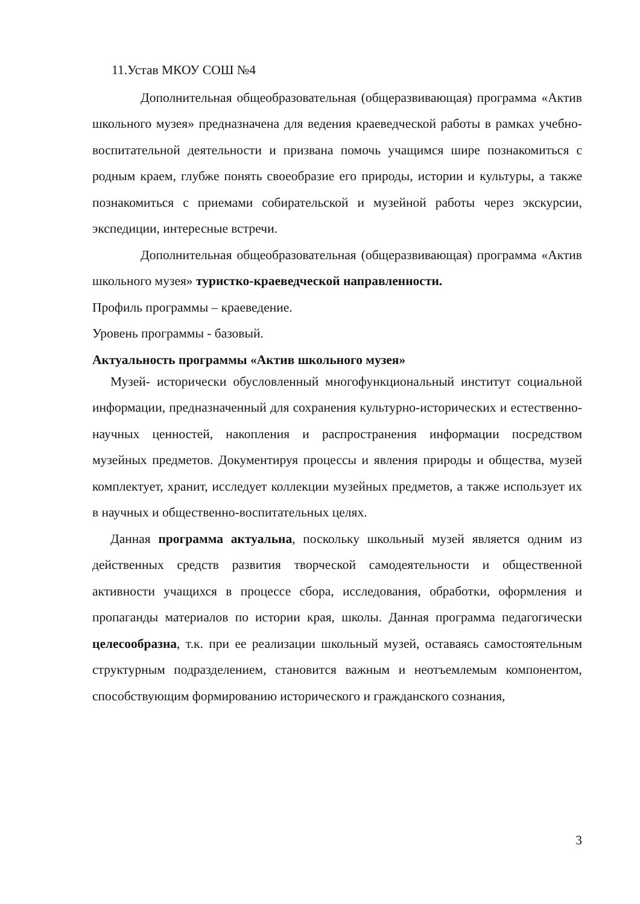11.Устав МКОУ СОШ №4
Дополнительная общеобразовательная (общеразвивающая) программа «Актив школьного музея» предназначена для ведения краеведческой работы в рамках учебно-воспитательной деятельности и призвана помочь учащимся шире познакомиться с родным краем, глубже понять своеобразие его природы, истории и культуры, а также познакомиться с приемами собирательской и музейной работы через экскурсии, экспедиции, интересные встречи.
Дополнительная общеобразовательная (общеразвивающая) программа «Актив школьного музея» туристко-краеведческой направленности.
Профиль программы – краеведение.
Уровень программы - базовый.
Актуальность программы «Актив школьного музея»
Музей- исторически обусловленный многофункциональный институт социальной информации, предназначенный для сохранения культурно-исторических и естественно- научных ценностей, накопления и распространения информации посредством музейных предметов. Документируя процессы и явления природы и общества, музей комплектует, хранит, исследует коллекции музейных предметов, а также использует их в научных и общественно-воспитательных целях.
Данная программа актуальна, поскольку школьный музей является одним из действенных средств развития творческой самодеятельности и общественной активности учащихся в процессе сбора, исследования, обработки, оформления и пропаганды материалов по истории края, школы. Данная программа педагогически целесообразна, т.к. при ее реализации школьный музей, оставаясь самостоятельным структурным подразделением, становится важным и неотъемлемым компонентом, способствующим формированию исторического и гражданского сознания,
3